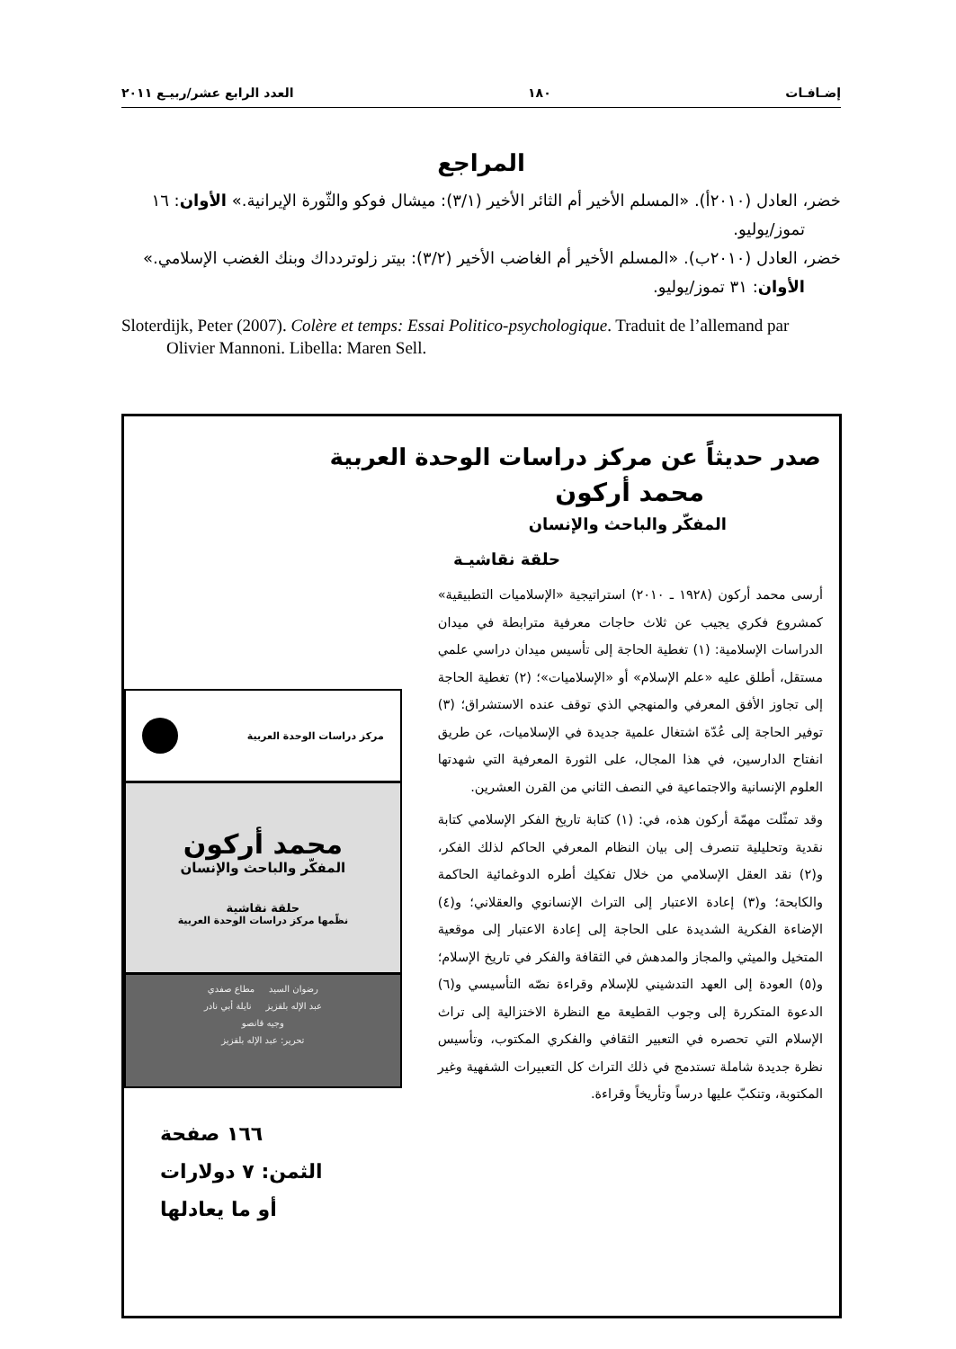إضـافـات ١٨٠ العدد الرابع عشر/ربيـع ٢٠١١
المراجع
خضر، العادل (٢٠١٠أ). «المسلم الأخير أم الثائر الأخير (٣/١): ميشال فوكو والثّورة الإيرانية.» الأوان: ١٦ تموز/يوليو.
خضر، العادل (٢٠١٠ب). «المسلم الأخير أم الغاضب الأخير (٣/٢): بيتر زلوتردداك وبنك الغضب الإسلامي.» الأوان: ٣١ تموز/يوليو.
Sloterdijk, Peter (2007). Colère et temps: Essai Politico-psychologique. Traduit de l’allemand par Olivier Mannoni. Libella: Maren Sell.
صدر حديثاً عن مركز دراسات الوحدة العربية
محمد أركون
المفكّر والباحث والإنسان
حلقة نقاشيـة
أرسى محمد أركون (١٩٢٨ ـ ٢٠١٠) استراتيجية «الإسلاميات التطبيقية» كمشروع فكري يجيب عن ثلاث حاجات معرفية مترابطة في ميدان الدراسات الإسلامية: (١) تغطية الحاجة إلى تأسيس ميدان دراسي علمي مستقل، أطلق عليه «علم الإسلام» أو «الإسلاميات»؛ (٢) تغطية الحاجة إلى تجاوز الأفق المعرفي والمنهجي الذي توقف عنده الاستشراق؛ (٣) توفير الحاجة إلى عُدّة اشتغال علمية جديدة في الإسلاميات، عن طريق انفتاح الدارسين، في هذا المجال، على الثورة المعرفية التي شهدتها العلوم الإنسانية والاجتماعية في النصف الثاني من القرن العشرين.
وقد تمثّلت مهمّة أركون هذه، في: (١) كتابة تاريخ الفكر الإسلامي كتابة نقدية وتحليلية تنصرف إلى بيان النظام المعرفي الحاكم لذلك الفكر، و(٢) نقد العقل الإسلامي من خلال تفكيك أطره الدوغمائية الحاكمة والكابحة؛ و(٣) إعادة الاعتبار إلى التراث الإنسانوي والعقلاني؛ و(٤) الإضاءة الفكرية الشديدة على الحاجة إلى إعادة الاعتبار إلى موقعية المتخيل والميثي والمجاز والمدهش في الثقافة والفكر في تاريخ الإسلام؛ و(٥) العودة إلى العهد التدشيني للإسلام وقراءة نصّه التأسيسي و(٦) الدعوة المتكررة إلى وجوب القطيعة مع النظرة الاختزالية إلى تراث الإسلام التي تحصره في التعبير الثقافي والفكري المكتوب، وتأسيس نظرة جديدة شاملة تستدمج في ذلك التراث كل التعبيرات الشفهية وغير المكتوبة، وتنكبّ عليها درساً وتأريخاً وقراءة.
مركز دراسات الوحدة العربية
محمد أركون
المفكّر والباحث والإنسان
حلقة نقاشية
نظّمها مركز دراسات الوحدة العربية
رضوان السيد مطاع صفدي
عبد الإله بلقزيز نايلة أبي نادر
وجيه قانصو
تحرير: عبد الإله بلقزيز
١٦٦ صفحة
الثمن: ٧ دولارات
أو ما يعادلها